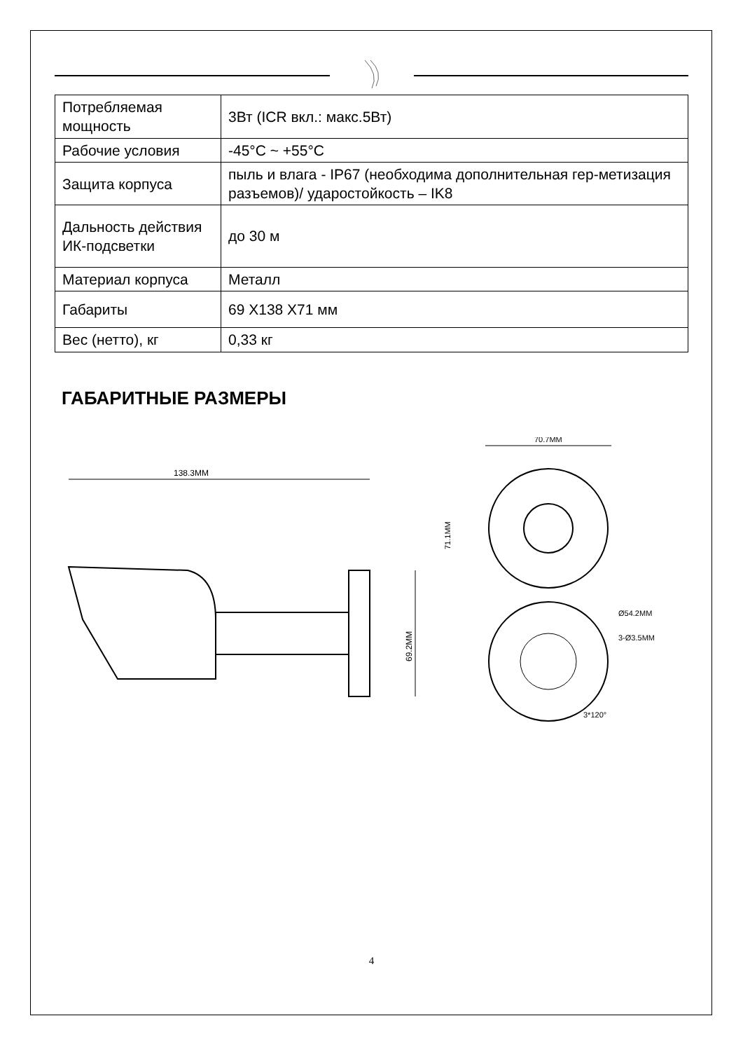| Потребляемая мощность | 3Вт (ICR вкл.: макс.5Вт) |
| Рабочие условия | -45°C ~ +55°C |
| Защита корпуса | пыль и влага - IP67 (необходима дополнительная гер-метизация разъемов)/ ударостойкость – IK8 |
| Дальность действия ИК-подсветки | до 30 м |
| Материал корпуса | Металл |
| Габариты | 69 X138 X71 мм |
| Вес (нетто), кг | 0,33 кг |
ГАБАРИТНЫЕ РАЗМЕРЫ
138.3MM
69.2MM
70.7MM
71.1MM
Ø54.2MM
3-Ø3.5MM
3*120°
4